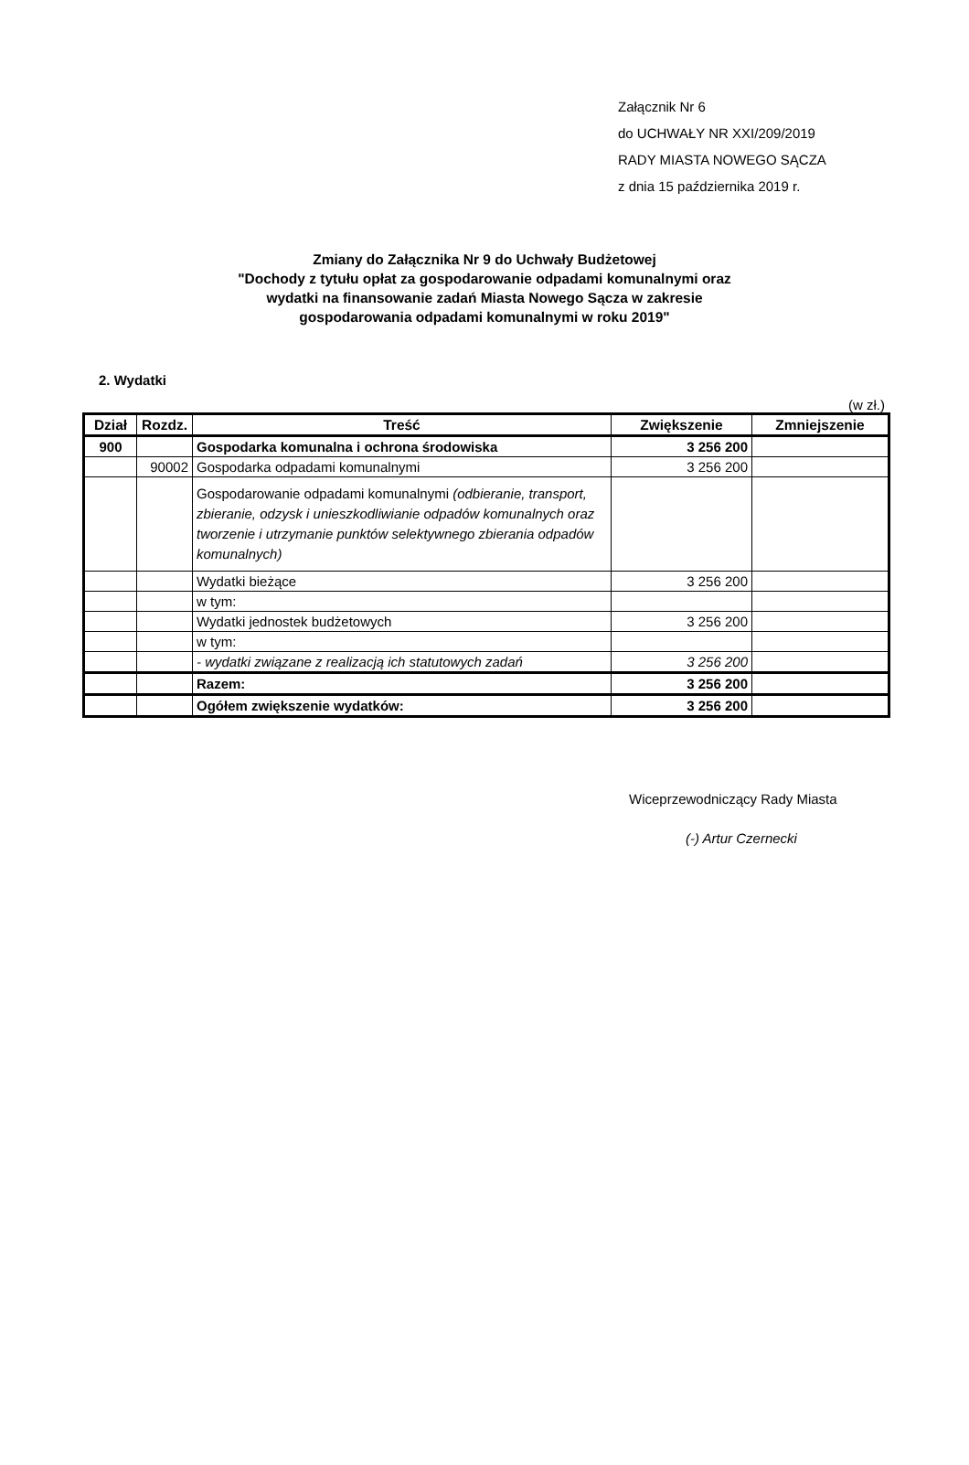Załącznik Nr 6
do UCHWAŁY NR XXI/209/2019
RADY MIASTA NOWEGO SĄCZA
z dnia 15 października 2019 r.
Zmiany do Załącznika Nr 9 do Uchwały Budżetowej
"Dochody z tytułu opłat za gospodarowanie odpadami komunalnymi oraz wydatki na finansowanie zadań Miasta Nowego Sącza w zakresie gospodarowania odpadami komunalnymi w roku 2019"
2. Wydatki
(w zł.)
| Dział | Rozdz. | Treść | Zwiększenie | Zmniejszenie |
| --- | --- | --- | --- | --- |
| 900 | | Gospodarka komunalna i ochrona środowiska | 3 256 200 | |
| | 90002 | Gospodarka odpadami komunalnymi | 3 256 200 | |
| | | Gospodarowanie odpadami komunalnymi (odbieranie, transport, zbieranie, odzysk i unieszkodliwianie odpadów komunalnych oraz tworzenie i utrzymanie punktów selektywnego zbierania odpadów komunalnych) | | |
| | | Wydatki bieżące | 3 256 200 | |
| | | w tym: | | |
| | | Wydatki jednostek budżetowych | 3 256 200 | |
| | | w tym: | | |
| | | - wydatki związane z realizacją ich statutowych zadań | 3 256 200 | |
| | | Razem: | 3 256 200 | |
| | | Ogółem zwiększenie wydatków: | 3 256 200 | |
Wiceprzewodniczący Rady Miasta
(-) Artur Czernecki